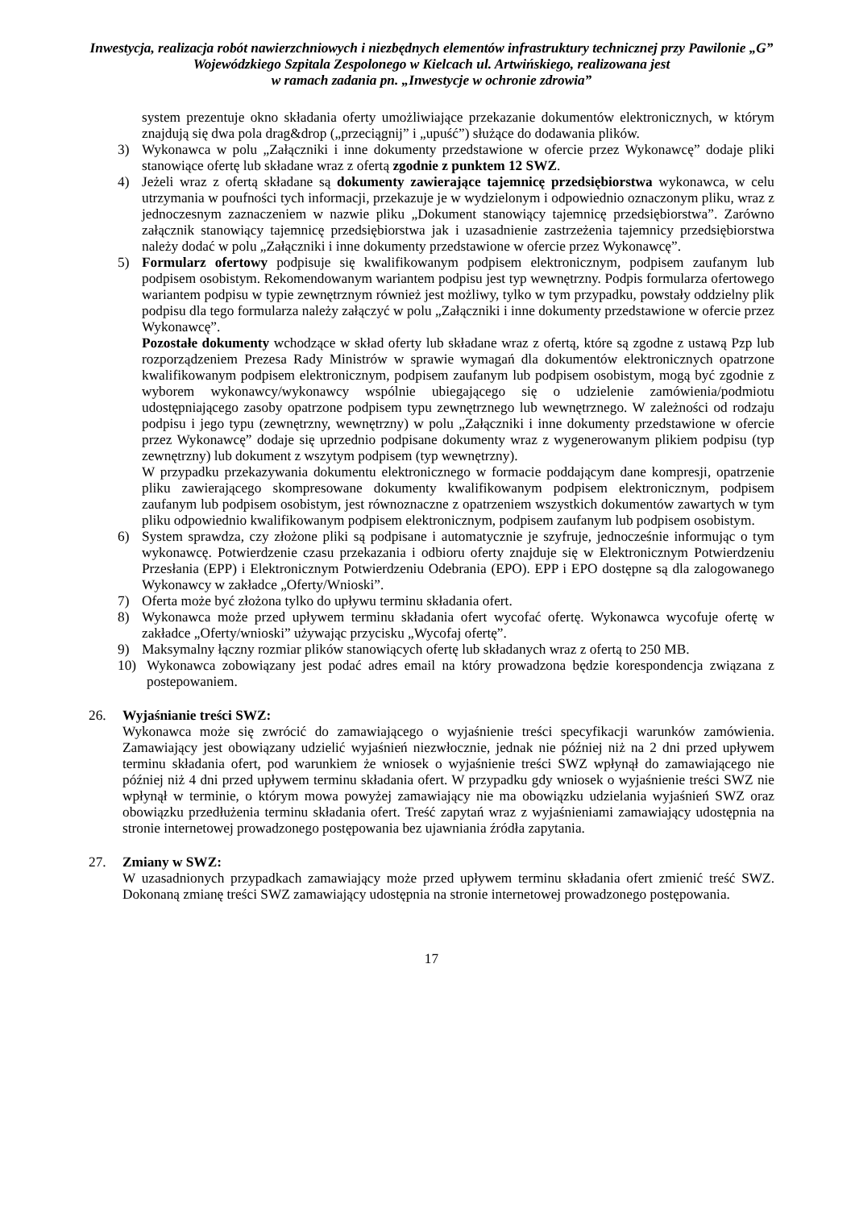Inwestycja, realizacja robót nawierzchniowych i niezbędnych elementów infrastruktury technicznej przy Pawilonie „G” Wojewódzkiego Szpitala Zespolonego w Kielcach ul. Artwińskiego, realizowana jest
w ramach zadania pn. „Inwestycje w ochronie zdrowia”
system prezentuje okno składania oferty umożliwiające przekazanie dokumentów elektronicznych, w którym znajdują się dwa pola drag&drop („przeciągnij” i „upuść”) służące do dodawania plików.
3) Wykonawca w polu „Załączniki i inne dokumenty przedstawione w ofercie przez Wykonawcę” dodaje pliki stanowiące ofertę lub składane wraz z ofertą zgodnie z punktem 12 SWZ.
4) Jeżeli wraz z ofertą składane są dokumenty zawierające tajemnicę przedsiębiorstwa wykonawca, w celu utrzymania w poufności tych informacji, przekazuje je w wydzielonym i odpowiednio oznaczonym pliku, wraz z jednoczesnym zaznaczeniem w nazwie pliku „Dokument stanowiący tajemnicę przedsiębiorstwa”. Zarówno załącznik stanowiący tajemnicę przedsiębiorstwa jak i uzasadnienie zastrzeżenia tajemnicy przedsiębiorstwa należy dodać w polu „Załączniki i inne dokumenty przedstawione w ofercie przez Wykonawcę”.
5) Formularz ofertowy podpisuje się kwalifikowanym podpisem elektronicznym, podpisem zaufanym lub podpisem osobistym. Rekomendowanym wariantem podpisu jest typ wewnętrzny. Podpis formularza ofertowego wariantem podpisu w typie zewnętrznym również jest możliwy, tylko w tym przypadku, powstały oddzielny plik podpisu dla tego formularza należy załączyć w polu „Załączniki i inne dokumenty przedstawione w ofercie przez Wykonawcę”.
Pozostałe dokumenty wchodzące w skład oferty lub składane wraz z ofertą, które są zgodne z ustawą Pzp lub rozporządzeniem Prezesa Rady Ministrów w sprawie wymagań dla dokumentów elektronicznych opatrzone kwalifikowanym podpisem elektronicznym, podpisem zaufanym lub podpisem osobistym, mogą być zgodnie z wyborem wykonawcy/wykonawcy wspólnie ubiegającego się o udzielenie zamówienia/podmiotu udostępniającego zasoby opatrzone podpisem typu zewnętrznego lub wewnętrznego. W zależności od rodzaju podpisu i jego typu (zewnętrzny, wewnętrzny) w polu „Załączniki i inne dokumenty przedstawione w ofercie przez Wykonawcę” dodaje się uprzednio podpisane dokumenty wraz z wygenerowanym plikiem podpisu (typ zewnętrzny) lub dokument z wszytym podpisem (typ wewnętrzny).
W przypadku przekazywania dokumentu elektronicznego w formacie poddającym dane kompresji, opatrzenie pliku zawierającego skompresowane dokumenty kwalifikowanym podpisem elektronicznym, podpisem zaufanym lub podpisem osobistym, jest równoznaczne z opatrzeniem wszystkich dokumentów zawartych w tym pliku odpowiednio kwalifikowanym podpisem elektronicznym, podpisem zaufanym lub podpisem osobistym.
6) System sprawdza, czy złożone pliki są podpisane i automatycznie je szyfruje, jednocześnie informując o tym wykonawcę. Potwierdzenie czasu przekazania i odbioru oferty znajduje się w Elektronicznym Potwierdzeniu Przesłania (EPP) i Elektronicznym Potwierdzeniu Odebrania (EPO). EPP i EPO dostępne są dla zalogowanego Wykonawcy w zakładce „Oferty/Wnioski”.
7) Oferta może być złożona tylko do upływu terminu składania ofert.
8) Wykonawca może przed upływem terminu składania ofert wycofać ofertę. Wykonawca wycofuje ofertę w zakładce „Oferty/wnioski” używając przycisku „Wycofaj ofertę”.
9) Maksymalny łączny rozmiar plików stanowiących ofertę lub składanych wraz z ofertą to 250 MB.
10) Wykonawca zobowiązany jest podać adres email na który prowadzona będzie korespondencja związana z postepowaniem.
26. Wyjaśnianie treści SWZ:
Wykonawca może się zwrócić do zamawiającego o wyjaśnienie treści specyfikacji warunków zamówienia. Zamawiający jest obowiązany udzielić wyjaśnień niezwłocznie, jednak nie później niż na 2 dni przed upływem terminu składania ofert, pod warunkiem że wniosek o wyjaśnienie treści SWZ wpłynął do zamawiającego nie później niż 4 dni przed upływem terminu składania ofert. W przypadku gdy wniosek o wyjaśnienie treści SWZ nie wpłynął w terminie, o którym mowa powyżej zamawiający nie ma obowiązku udzielania wyjaśnień SWZ oraz obowiązku przedłużenia terminu składania ofert. Treść zapytań wraz z wyjaśnieniami zamawiający udostępnia na stronie internetowej prowadzonego postępowania bez ujawniania źródła zapytania.
27. Zmiany w SWZ:
W uzasadnionych przypadkach zamawiający może przed upływem terminu składania ofert zmienić treść SWZ. Dokonaną zmianę treści SWZ zamawiający udostępnia na stronie internetowej prowadzonego postępowania.
17